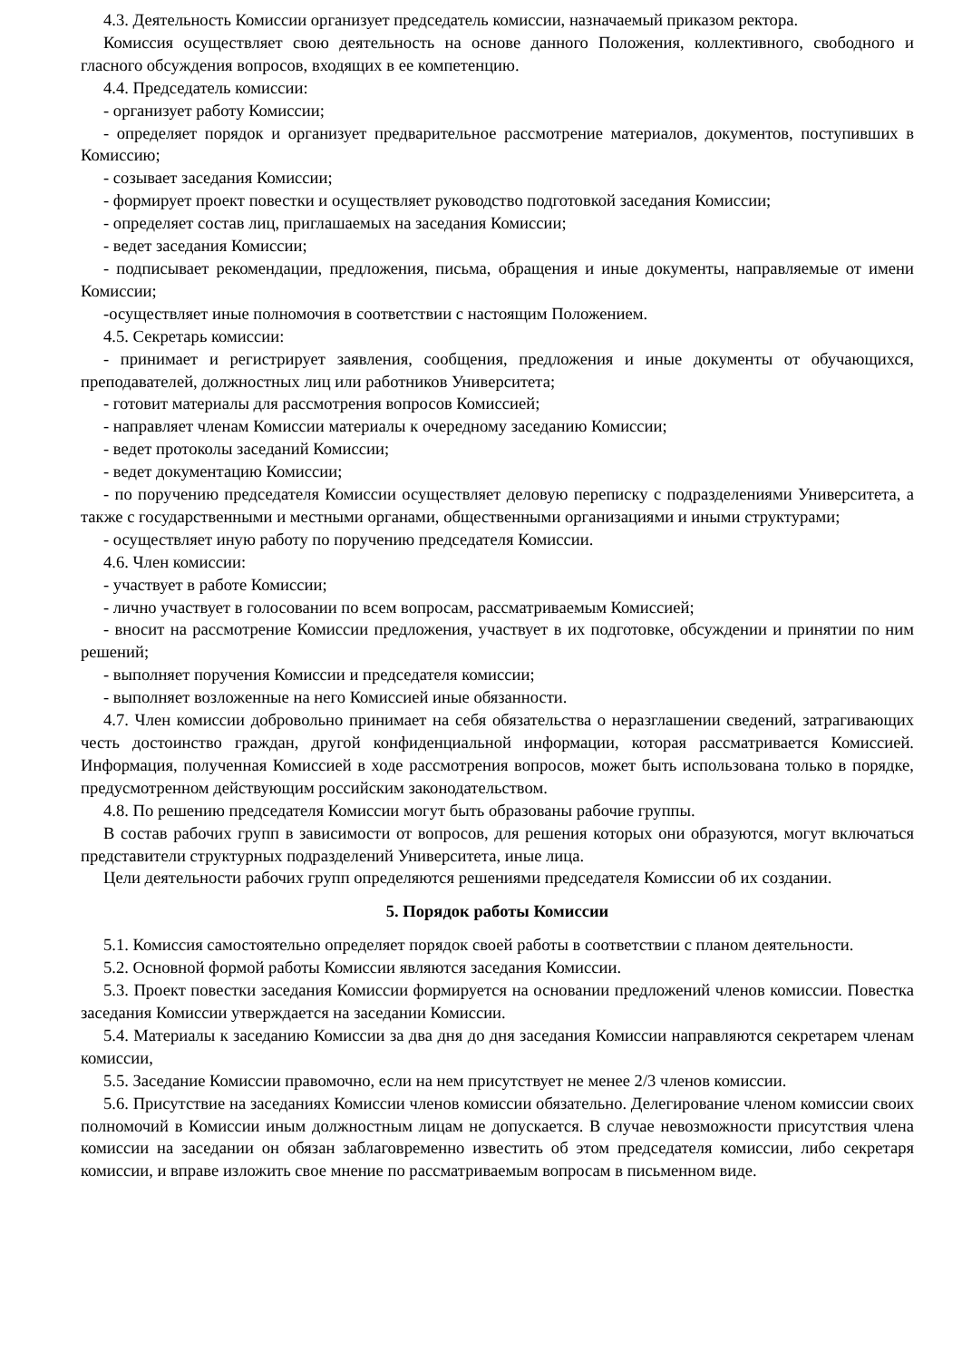4.3. Деятельность Комиссии организует председатель комиссии, назначаемый приказом ректора.
Комиссия осуществляет свою деятельность на основе данного Положения, коллективного, свободного и гласного обсуждения вопросов, входящих в ее компетенцию.
4.4. Председатель комиссии:
- организует работу Комиссии;
- определяет порядок и организует предварительное рассмотрение материалов, документов, поступивших в Комиссию;
- созывает заседания Комиссии;
- формирует проект повестки и осуществляет руководство подготовкой заседания Комиссии;
- определяет состав лиц, приглашаемых на заседания Комиссии;
- ведет заседания Комиссии;
- подписывает рекомендации, предложения, письма, обращения и иные документы, направляемые от имени Комиссии;
-осуществляет иные полномочия в соответствии с настоящим Положением.
4.5. Секретарь комиссии:
- принимает и регистрирует заявления, сообщения, предложения и иные документы от обучающихся, преподавателей, должностных лиц или работников Университета;
- готовит материалы для рассмотрения вопросов Комиссией;
- направляет членам Комиссии материалы к очередному заседанию Комиссии;
- ведет протоколы заседаний Комиссии;
- ведет документацию Комиссии;
- по поручению председателя Комиссии осуществляет деловую переписку с подразделениями Университета, а также с государственными и местными органами, общественными организациями и иными структурами;
- осуществляет иную работу по поручению председателя Комиссии.
4.6. Член комиссии:
- участвует в работе Комиссии;
- лично участвует в голосовании по всем вопросам, рассматриваемым Комиссией;
- вносит на рассмотрение Комиссии предложения, участвует в их подготовке, обсуждении и принятии по ним решений;
- выполняет поручения Комиссии и председателя комиссии;
- выполняет возложенные на него Комиссией иные обязанности.
4.7. Член комиссии добровольно принимает на себя обязательства о неразглашении сведений, затрагивающих честь достоинство граждан, другой конфиденциальной информации, которая рассматривается Комиссией. Информация, полученная Комиссией в ходе рассмотрения вопросов, может быть использована только в порядке, предусмотренном действующим российским законодательством.
4.8. По решению председателя Комиссии могут быть образованы рабочие группы.
В состав рабочих групп в зависимости от вопросов, для решения которых они образуются, могут включаться представители структурных подразделений Университета, иные лица.
Цели деятельности рабочих групп определяются решениями председателя Комиссии об их создании.
5. Порядок работы Комиссии
5.1. Комиссия самостоятельно определяет порядок своей работы в соответствии с планом деятельности.
5.2. Основной формой работы Комиссии являются заседания Комиссии.
5.3. Проект повестки заседания Комиссии формируется на основании предложений членов комиссии. Повестка заседания Комиссии утверждается на заседании Комиссии.
5.4. Материалы к заседанию Комиссии за два дня до дня заседания Комиссии направляются секретарем членам комиссии,
5.5. Заседание Комиссии правомочно, если на нем присутствует не менее 2/3 членов комиссии.
5.6. Присутствие на заседаниях Комиссии членов комиссии обязательно. Делегирование членом комиссии своих полномочий в Комиссии иным должностным лицам не допускается. В случае невозможности присутствия члена комиссии на заседании он обязан заблаговременно известить об этом председателя комиссии, либо секретаря комиссии, и вправе изложить свое мнение по рассматриваемым вопросам в письменном виде.